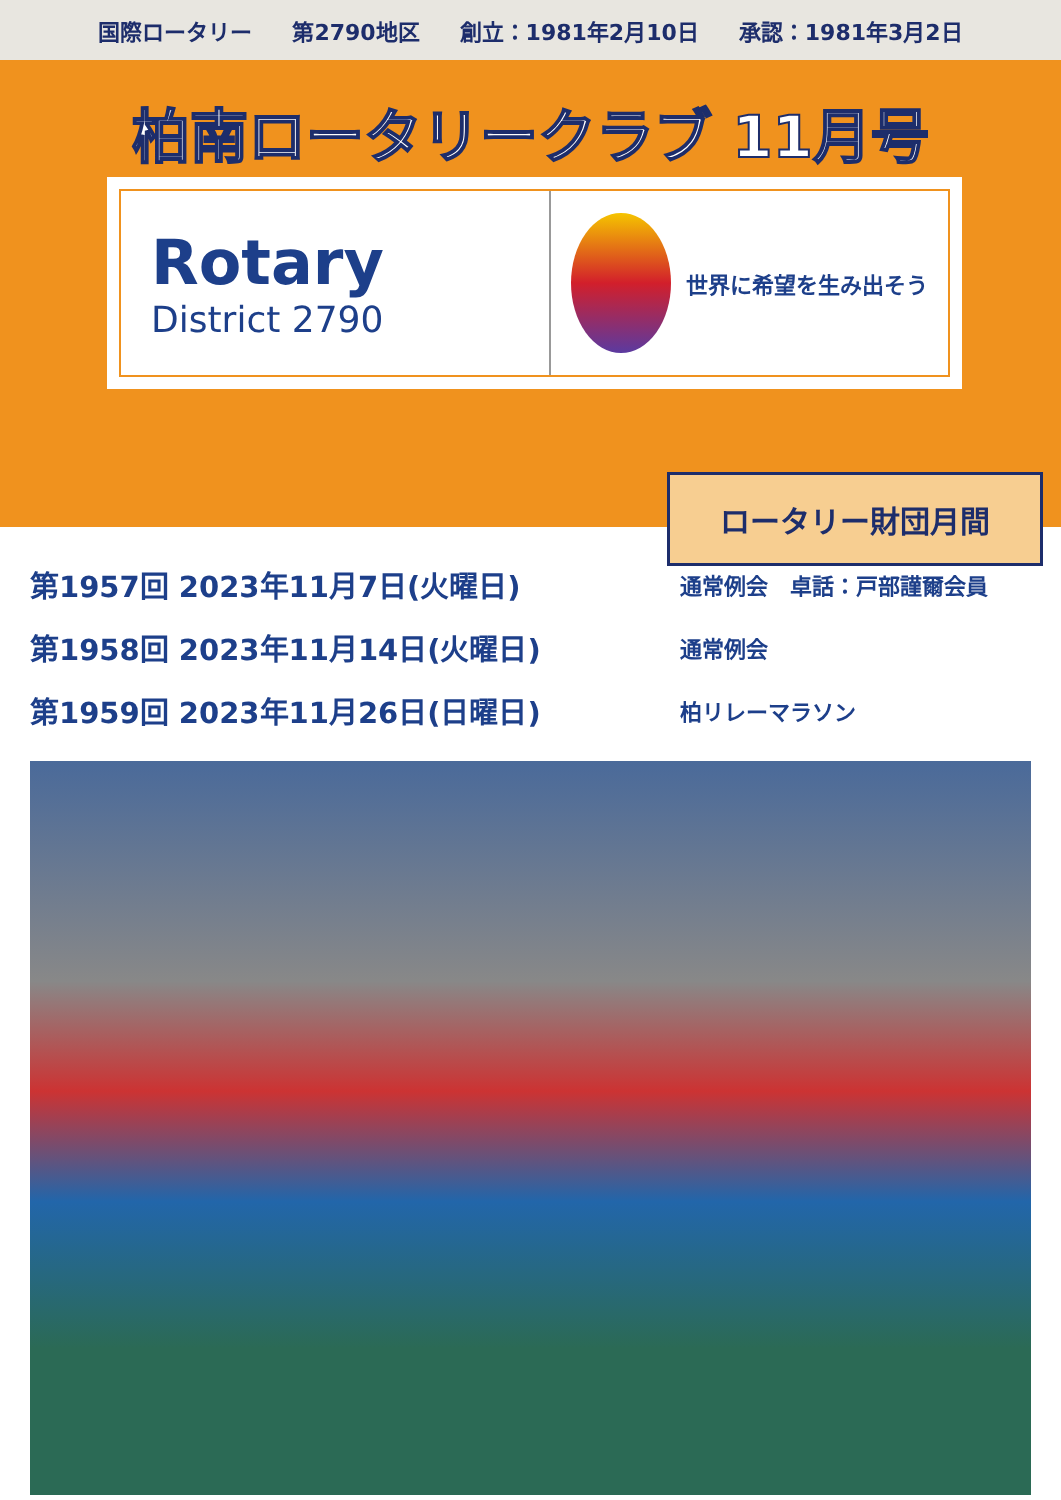国際ロータリー 第2790地区 創立：1981年2月10日 承認：1981年3月2日
柏南ロータリークラブ 11月号
Rotary
District 2790
世界に希望を生み出そう
ロータリー財団月間
第1957回 2023年11月7日(火曜日)
通常例会　卓話：戸部謹爾会員
第1958回 2023年11月14日(火曜日)
通常例会
第1959回 2023年11月26日(日曜日)
柏リレーマラソン